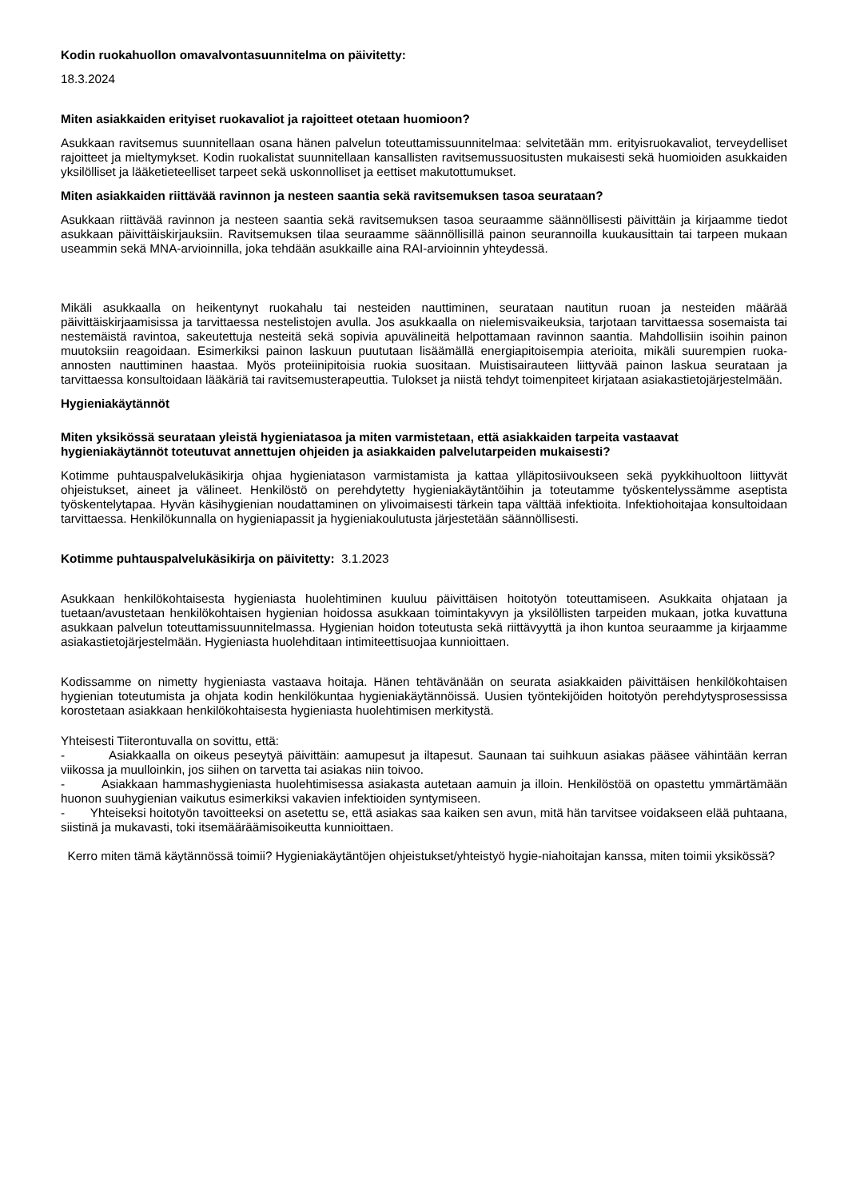Kodin ruokahuollon omavalvontasuunnitelma on päivitetty:
18.3.2024
Miten asiakkaiden erityiset ruokavaliot ja rajoitteet otetaan huomioon?
Asukkaan ravitsemus suunnitellaan osana hänen palvelun toteuttamissuunnitelmaa: selvitetään mm. erityisruokavaliot, terveydelliset rajoitteet ja mieltymykset. Kodin ruokalistat suunnitellaan kansallisten ravitsemussuositusten mukaisesti sekä huomioiden asukkaiden yksilölliset ja lääketieteelliset tarpeet sekä uskonnolliset ja eettiset makutottumukset.
Miten asiakkaiden riittävää ravinnon ja nesteen saantia sekä ravitsemuksen tasoa seurataan?
Asukkaan riittävää ravinnon ja nesteen saantia sekä ravitsemuksen tasoa seuraamme säännöllisesti päivittäin ja kirjaamme tiedot asukkaan päivittäiskirjauksiin. Ravitsemuksen tilaa seuraamme säännöllisillä painon seurannoilla kuukausittain tai tarpeen mukaan useammin sekä MNA-arvioinnilla, joka tehdään asukkaille aina RAI-arvioinnin yhteydessä.
Mikäli asukkaalla on heikentynyt ruokahalu tai nesteiden nauttiminen, seurataan nautitun ruoan ja nesteiden määrää päivittäiskirjaamisissa ja tarvittaessa nestelistojen avulla. Jos asukkaalla on nielemisvaikeuksia, tarjotaan tarvittaessa sosemaista tai nestemäistä ravintoa, sakeutettuja nesteitä sekä sopivia apuvälineitä helpottamaan ravinnon saantia. Mahdollisiin isoihin painon muutoksiin reagoidaan. Esimerkiksi painon laskuun puututaan lisäämällä energiapitoisempia aterioita, mikäli suurempien ruoka-annosten nauttiminen haastaa. Myös proteiinipitoisia ruokia suositaan. Muistisairauteen liittyvää painon laskua seurataan ja tarvittaessa konsultoidaan lääkäriä tai ravitsemusterapeuttia. Tulokset ja niistä tehdyt toimenpiteet kirjataan asiakastietojärjestelmään.
Hygieniakäytännöt
Miten yksikössä seurataan yleistä hygieniatasoa ja miten varmistetaan, että asiakkaiden tarpeita vastaavat hygieniakäytännöt toteutuvat annettujen ohjeiden ja asiakkaiden palvelutarpeiden mukaisesti?
Kotimme puhtauspalvelukäsikirja ohjaa hygieniatason varmistamista ja kattaa ylläpitosiivoukseen sekä pyykkihuoltoon liittyvät ohjeistukset, aineet ja välineet. Henkilöstö on perehdytetty hygieniakäytäntöihin ja toteutamme työskentelyssämme aseptista työskentelytapaa. Hyvän käsihygienian noudattaminen on ylivoimaisesti tärkein tapa välttää infektioita. Infektiohoitajaa konsultoidaan tarvittaessa. Henkilökunnalla on hygieniapassit ja hygieniakoulutusta järjestetään säännöllisesti.
Kotimme puhtauspalvelukäsikirja on päivitetty: 3.1.2023
Asukkaan henkilökohtaisesta hygieniasta huolehtiminen kuuluu päivittäisen hoitotyön toteuttamiseen. Asukkaita ohjataan ja tuetaan/avustetaan henkilökohtaisen hygienian hoidossa asukkaan toimintakyvyn ja yksilöllisten tarpeiden mukaan, jotka kuvattuna asukkaan palvelun toteuttamissuunnitelmassa. Hygienian hoidon toteutusta sekä riittävyyttä ja ihon kuntoa seuraamme ja kirjaamme asiakastietojärjestelmään. Hygieniasta huolehditaan intimiteettisuojaa kunnioittaen.
Kodissamme on nimetty hygieniasta vastaava hoitaja. Hänen tehtävänään on seurata asiakkaiden päivittäisen henkilökohtaisen hygienian toteutumista ja ohjata kodin henkilökuntaa hygieniakäytännöissä. Uusien työntekijöiden hoitotyön perehdytysprosessissa korostetaan asiakkaan henkilökohtaisesta hygieniasta huolehtimisen merkitystä.
Yhteisesti Tiiterontuvalla on sovittu, että:
- Asiakkaalla on oikeus peseytyä päivittäin: aamupesut ja iltapesut. Saunaan tai suihkuun asiakas pääsee vähintään kerran viikossa ja muulloinkin, jos siihen on tarvetta tai asiakas niin toivoo.
- Asiakkaan hammashygieniasta huolehtimisessa asiakasta autetaan aamuin ja illoin. Henkilöstöä on opastettu ymmärtämään huonon suuhygienian vaikutus esimerkiksi vakavien infektioiden syntymiseen.
- Yhteiseksi hoitotyön tavoitteeksi on asetettu se, että asiakas saa kaiken sen avun, mitä hän tarvitsee voidakseen elää puhtaana, siistinä ja mukavasti, toki itsemääräämisoikeutta kunnioittaen.
Kerro miten tämä käytännössä toimii? Hygieniakäytäntöjen ohjeistukset/yhteistyö hygie-niahoitajan kanssa, miten toimii yksikössä?